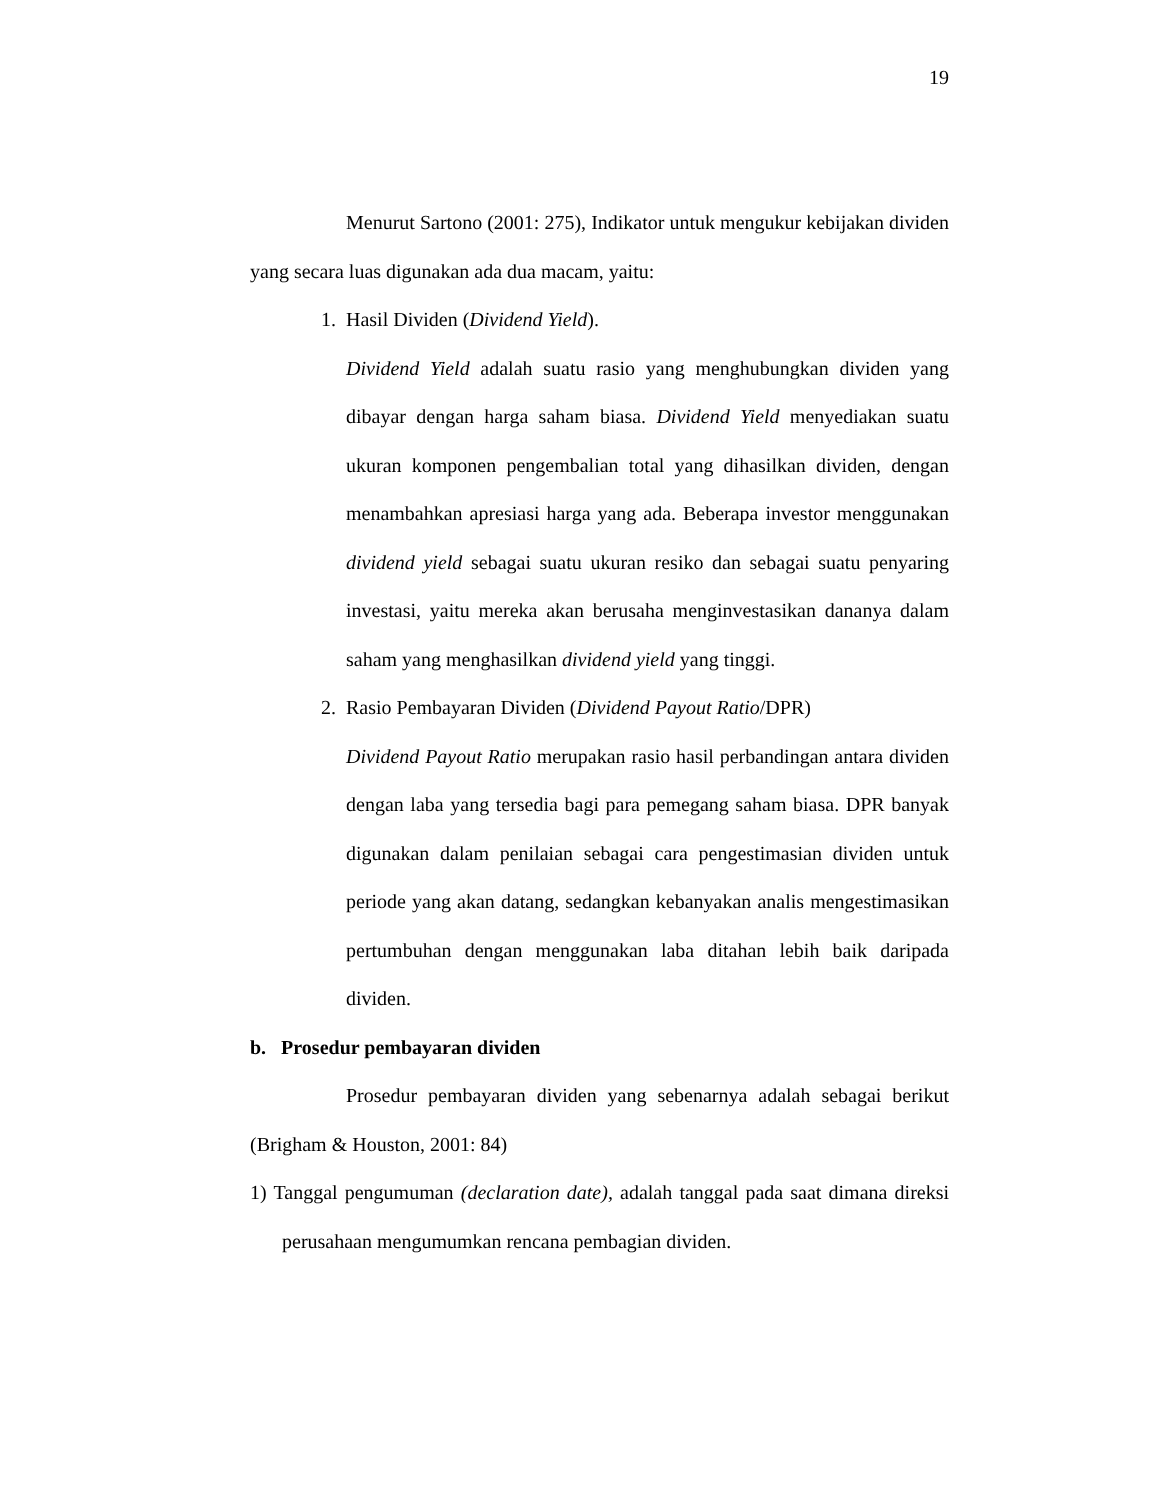19
Menurut Sartono (2001: 275), Indikator untuk mengukur kebijakan dividen yang secara luas digunakan ada dua macam, yaitu:
1. Hasil Dividen (Dividend Yield).
Dividend Yield adalah suatu rasio yang menghubungkan dividen yang dibayar dengan harga saham biasa. Dividend Yield menyediakan suatu ukuran komponen pengembalian total yang dihasilkan dividen, dengan menambahkan apresiasi harga yang ada. Beberapa investor menggunakan dividend yield sebagai suatu ukuran resiko dan sebagai suatu penyaring investasi, yaitu mereka akan berusaha menginvestasikan dananya dalam saham yang menghasilkan dividend yield yang tinggi.
2. Rasio Pembayaran Dividen (Dividend Payout Ratio/DPR)
Dividend Payout Ratio merupakan rasio hasil perbandingan antara dividen dengan laba yang tersedia bagi para pemegang saham biasa. DPR banyak digunakan dalam penilaian sebagai cara pengestimasian dividen untuk periode yang akan datang, sedangkan kebanyakan analis mengestimasikan pertumbuhan dengan menggunakan laba ditahan lebih baik daripada dividen.
b. Prosedur pembayaran dividen
Prosedur pembayaran dividen yang sebenarnya adalah sebagai berikut (Brigham & Houston, 2001: 84)
1) Tanggal pengumuman (declaration date), adalah tanggal pada saat dimana direksi perusahaan mengumumkan rencana pembagian dividen.